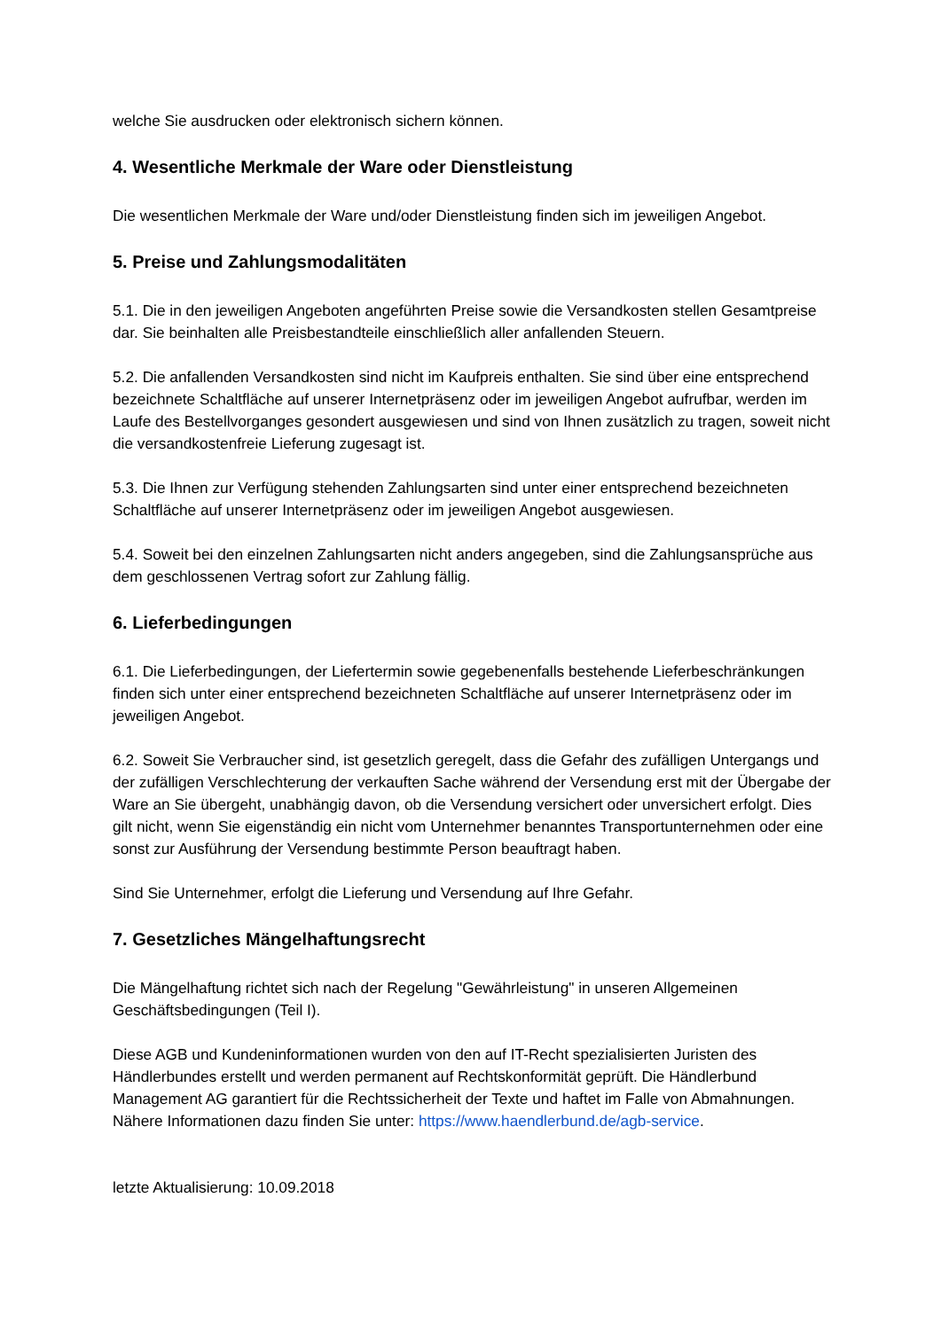welche Sie ausdrucken oder elektronisch sichern können.
4. Wesentliche Merkmale der Ware oder Dienstleistung
Die wesentlichen Merkmale der Ware und/oder Dienstleistung finden sich im jeweiligen Angebot.
5. Preise und Zahlungsmodalitäten
5.1. Die in den jeweiligen Angeboten angeführten Preise sowie die Versandkosten stellen Gesamtpreise dar. Sie beinhalten alle Preisbestandteile einschließlich aller anfallenden Steuern.
5.2. Die anfallenden Versandkosten sind nicht im Kaufpreis enthalten. Sie sind über eine entsprechend bezeichnete Schaltfläche auf unserer Internetpräsenz oder im jeweiligen Angebot aufrufbar, werden im Laufe des Bestellvorganges gesondert ausgewiesen und sind von Ihnen zusätzlich zu tragen, soweit nicht die versandkostenfreie Lieferung zugesagt ist.
5.3. Die Ihnen zur Verfügung stehenden Zahlungsarten sind unter einer entsprechend bezeichneten Schaltfläche auf unserer Internetpräsenz oder im jeweiligen Angebot ausgewiesen.
5.4. Soweit bei den einzelnen Zahlungsarten nicht anders angegeben, sind die Zahlungsansprüche aus dem geschlossenen Vertrag sofort zur Zahlung fällig.
6. Lieferbedingungen
6.1. Die Lieferbedingungen, der Liefertermin sowie gegebenenfalls bestehende Lieferbeschränkungen finden sich unter einer entsprechend bezeichneten Schaltfläche auf unserer Internetpräsenz oder im jeweiligen Angebot.
6.2. Soweit Sie Verbraucher sind, ist gesetzlich geregelt, dass die Gefahr des zufälligen Untergangs und der zufälligen Verschlechterung der verkauften Sache während der Versendung erst mit der Übergabe der Ware an Sie übergeht, unabhängig davon, ob die Versendung versichert oder unversichert erfolgt. Dies gilt nicht, wenn Sie eigenständig ein nicht vom Unternehmer benanntes Transportunternehmen oder eine sonst zur Ausführung der Versendung bestimmte Person beauftragt haben.
Sind Sie Unternehmer, erfolgt die Lieferung und Versendung auf Ihre Gefahr.
7. Gesetzliches Mängelhaftungsrecht
Die Mängelhaftung richtet sich nach der Regelung "Gewährleistung" in unseren Allgemeinen Geschäftsbedingungen (Teil I).
Diese AGB und Kundeninformationen wurden von den auf IT-Recht spezialisierten Juristen des Händlerbundes erstellt und werden permanent auf Rechtskonformität geprüft. Die Händlerbund Management AG garantiert für die Rechtssicherheit der Texte und haftet im Falle von Abmahnungen. Nähere Informationen dazu finden Sie unter: https://www.haendlerbund.de/agb-service.
letzte Aktualisierung: 10.09.2018